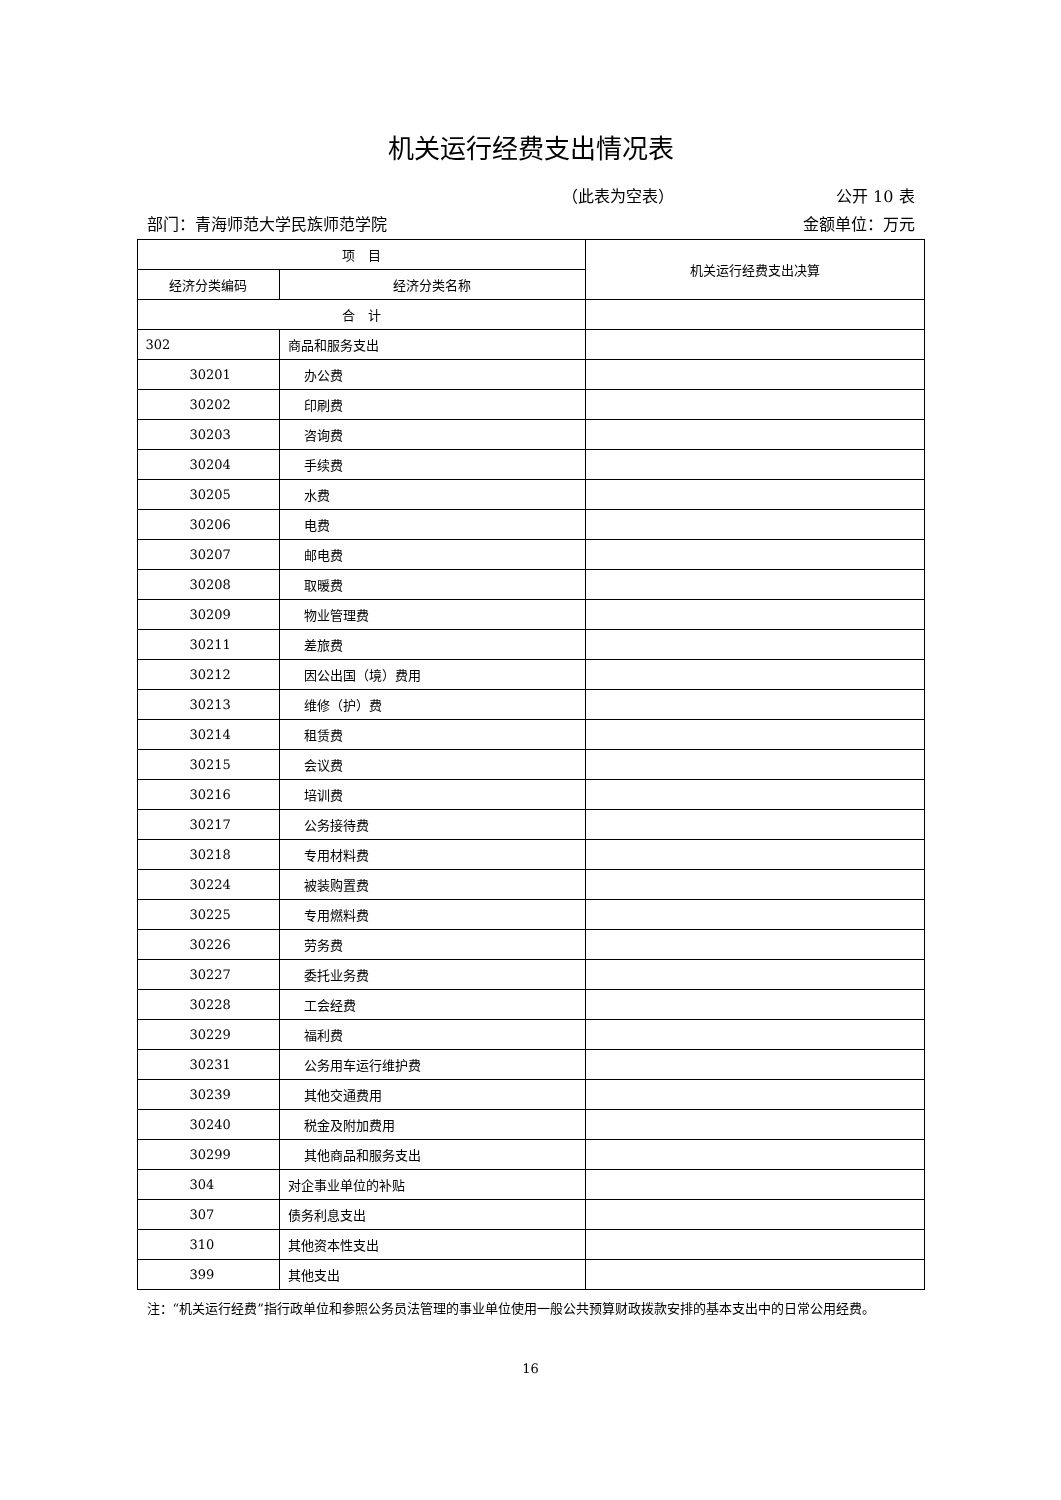机关运行经费支出情况表
（此表为空表） 公开 10 表
部门：青海师范大学民族师范学院 金额单位：万元
| 项 目 | | 机关运行经费支出决算 |
| --- | --- | --- |
| 经济分类编码 | 经济分类名称 | |
| 合 计 | | |
| 302 | 商品和服务支出 | |
| 30201 | 办公费 | |
| 30202 | 印刷费 | |
| 30203 | 咨询费 | |
| 30204 | 手续费 | |
| 30205 | 水费 | |
| 30206 | 电费 | |
| 30207 | 邮电费 | |
| 30208 | 取暖费 | |
| 30209 | 物业管理费 | |
| 30211 | 差旅费 | |
| 30212 | 因公出国（境）费用 | |
| 30213 | 维修（护）费 | |
| 30214 | 租赁费 | |
| 30215 | 会议费 | |
| 30216 | 培训费 | |
| 30217 | 公务接待费 | |
| 30218 | 专用材料费 | |
| 30224 | 被装购置费 | |
| 30225 | 专用燃料费 | |
| 30226 | 劳务费 | |
| 30227 | 委托业务费 | |
| 30228 | 工会经费 | |
| 30229 | 福利费 | |
| 30231 | 公务用车运行维护费 | |
| 30239 | 其他交通费用 | |
| 30240 | 税金及附加费用 | |
| 30299 | 其他商品和服务支出 | |
| 304 | 对企事业单位的补贴 | |
| 307 | 债务利息支出 | |
| 310 | 其他资本性支出 | |
| 399 | 其他支出 | |
注：“机关运行经费”指行政单位和参照公务员法管理的事业单位使用一般公共预算财政拨款安排的基本支出中的日常公用经费。
16